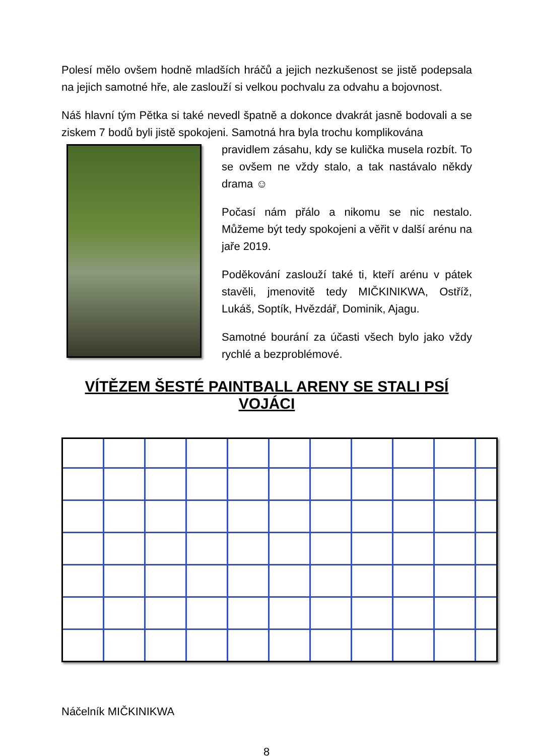Polesí mělo ovšem hodně mladších hráčů a jejich nezkušenost se jistě podepsala na jejich samotné hře, ale zaslouží si velkou pochvalu za odvahu a bojovnost.
Náš hlavní tým Pětka si také nevedl špatně a dokonce dvakrát jasně bodovali a se ziskem 7 bodů byli jistě spokojeni. Samotná hra byla trochu komplikována
pravidlem zásahu, kdy se kulička musela rozbít. To se ovšem ne vždy stalo, a tak nastávalo někdy drama ☺
Počasí nám přálo a nikomu se nic nestalo. Můžeme být tedy spokojeni a věřit v další arénu na jaře 2019.
Poděkování zaslouží také ti, kteří arénu v pátek stavěli, jmenovitě tedy MIČKINIKWA, Ostříž, Lukáš, Soptík, Hvězdář, Dominik, Ajagu.
Samotné bourání za účasti všech bylo jako vždy rychlé a bezproblémové.
VÍTĚZEM ŠESTÉ PAINTBALL ARENY SE STALI PSÍ VOJÁCI
Náčelník MIČKINIKWA
8